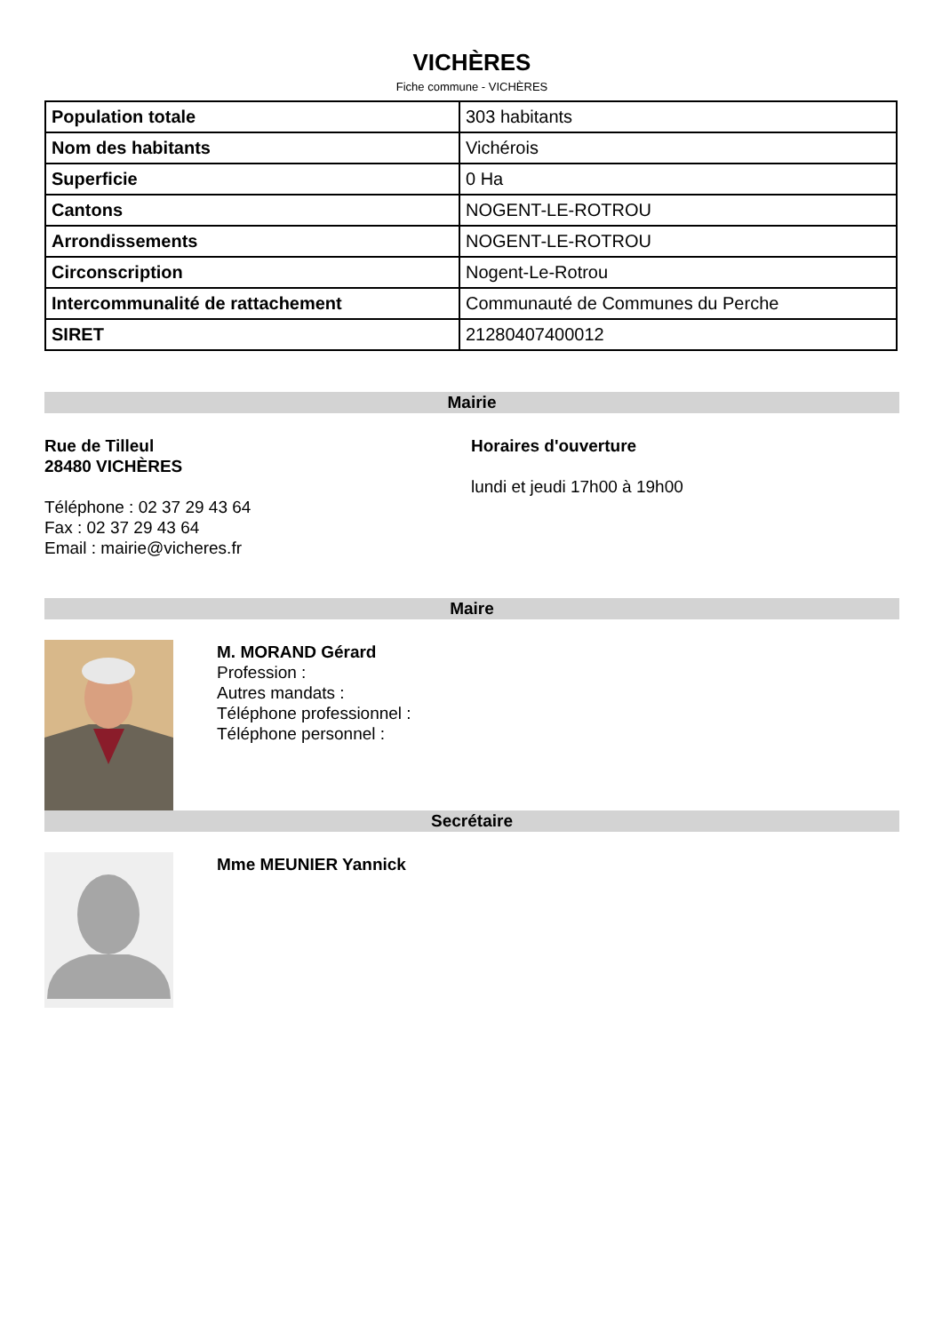VICHÈRES
Fiche commune - VICHÈRES
| Population totale | 303 habitants |
| Nom des habitants | Vichérois |
| Superficie | 0 Ha |
| Cantons | NOGENT-LE-ROTROU |
| Arrondissements | NOGENT-LE-ROTROU |
| Circonscription | Nogent-Le-Rotrou |
| Intercommunalité de rattachement | Communauté de Communes du Perche |
| SIRET | 21280407400012 |
Mairie
Rue de Tilleul
28480 VICHÈRES
Téléphone : 02 37 29 43 64
Fax : 02 37 29 43 64
Email : mairie@vicheres.fr
Horaires d'ouverture
lundi et jeudi 17h00 à 19h00
Maire
M. MORAND Gérard
Profession :
Autres mandats :
Téléphone professionnel :
Téléphone personnel :
Secrétaire
Mme MEUNIER Yannick